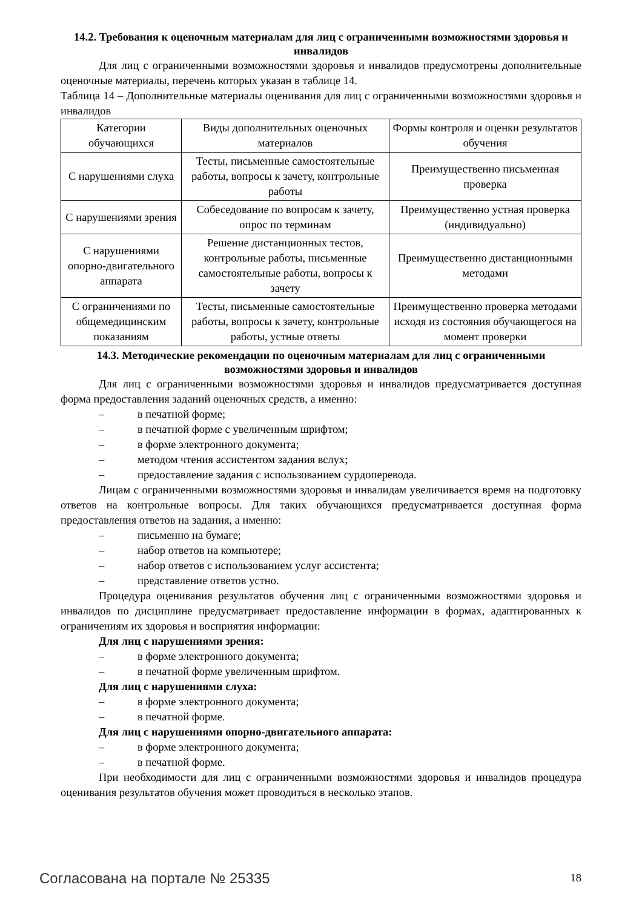14.2. Требования к оценочным материалам для лиц с ограниченными возможностями здоровья и инвалидов
Для лиц с ограниченными возможностями здоровья и инвалидов предусмотрены дополнительные оценочные материалы, перечень которых указан в таблице 14.
Таблица 14 – Дополнительные материалы оценивания для лиц с ограниченными возможностями здоровья и инвалидов
| Категории обучающихся | Виды дополнительных оценочных материалов | Формы контроля и оценки результатов обучения |
| С нарушениями слуха | Тесты, письменные самостоятельные работы, вопросы к зачету, контрольные работы | Преимущественно письменная проверка |
| С нарушениями зрения | Собеседование по вопросам к зачету, опрос по терминам | Преимущественно устная проверка (индивидуально) |
| С нарушениями опорно-двигательного аппарата | Решение дистанционных тестов, контрольные работы, письменные самостоятельные работы, вопросы к зачету | Преимущественно дистанционными методами |
| С ограничениями по общемедицинским показаниям | Тесты, письменные самостоятельные работы, вопросы к зачету, контрольные работы, устные ответы | Преимущественно проверка методами исходя из состояния обучающегося на момент проверки |
14.3. Методические рекомендации по оценочным материалам для лиц с ограниченными возможностями здоровья и инвалидов
Для лиц с ограниченными возможностями здоровья и инвалидов предусматривается доступная форма предоставления заданий оценочных средств, а именно:
– в печатной форме;
– в печатной форме с увеличенным шрифтом;
– в форме электронного документа;
– методом чтения ассистентом задания вслух;
– предоставление задания с использованием сурдоперевода.
Лицам с ограниченными возможностями здоровья и инвалидам увеличивается время на подготовку ответов на контрольные вопросы. Для таких обучающихся предусматривается доступная форма предоставления ответов на задания, а именно:
– письменно на бумаге;
– набор ответов на компьютере;
– набор ответов с использованием услуг ассистента;
– представление ответов устно.
Процедура оценивания результатов обучения лиц с ограниченными возможностями здоровья и инвалидов по дисциплине предусматривает предоставление информации в формах, адаптированных к ограничениям их здоровья и восприятия информации:
Для лиц с нарушениями зрения:
– в форме электронного документа;
– в печатной форме увеличенным шрифтом.
Для лиц с нарушениями слуха:
– в форме электронного документа;
– в печатной форме.
Для лиц с нарушениями опорно-двигательного аппарата:
– в форме электронного документа;
– в печатной форме.
При необходимости для лиц с ограниченными возможностями здоровья и инвалидов процедура оценивания результатов обучения может проводиться в несколько этапов.
Согласована на портале № 25335 18